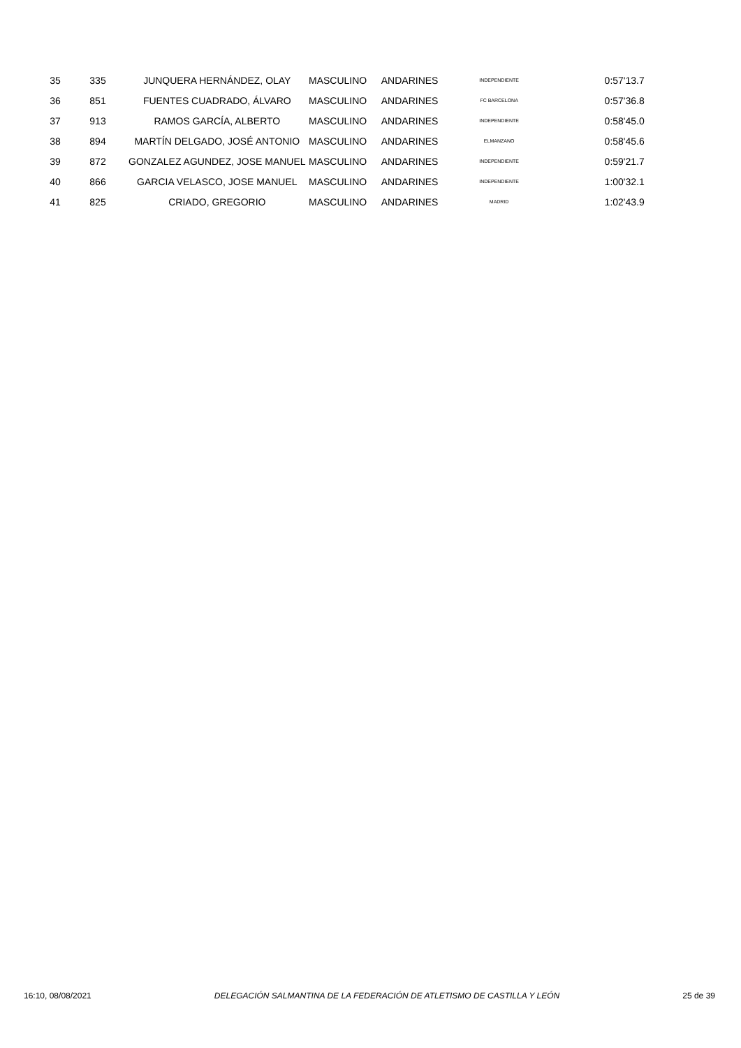| 35 | 335 | JUNQUERA HERNÁNDEZ, OLAY | MASCULINO | ANDARINES | INDEPENDIENTE | | 0:57'13.7 |
| 36 | 851 | FUENTES CUADRADO, ÁLVARO | MASCULINO | ANDARINES | FC BARCELONA | | 0:57'36.8 |
| 37 | 913 | RAMOS GARCÍA, ALBERTO | MASCULINO | ANDARINES | INDEPENDIENTE | | 0:58'45.0 |
| 38 | 894 | MARTÍN DELGADO, JOSÉ ANTONIO | MASCULINO | ANDARINES | ELMANZANO | | 0:58'45.6 |
| 39 | 872 | GONZALEZ AGUNDEZ, JOSE MANUEL | MASCULINO | ANDARINES | INDEPENDIENTE | | 0:59'21.7 |
| 40 | 866 | GARCIA VELASCO, JOSE MANUEL | MASCULINO | ANDARINES | INDEPENDIENTE | | 1:00'32.1 |
| 41 | 825 | CRIADO, GREGORIO | MASCULINO | ANDARINES | MADRID | | 1:02'43.9 |
16:10, 08/08/2021 DELEGACIÓN SALMANTINA DE LA FEDERACIÓN DE ATLETISMO DE CASTILLA Y LEÓN 25 de 39